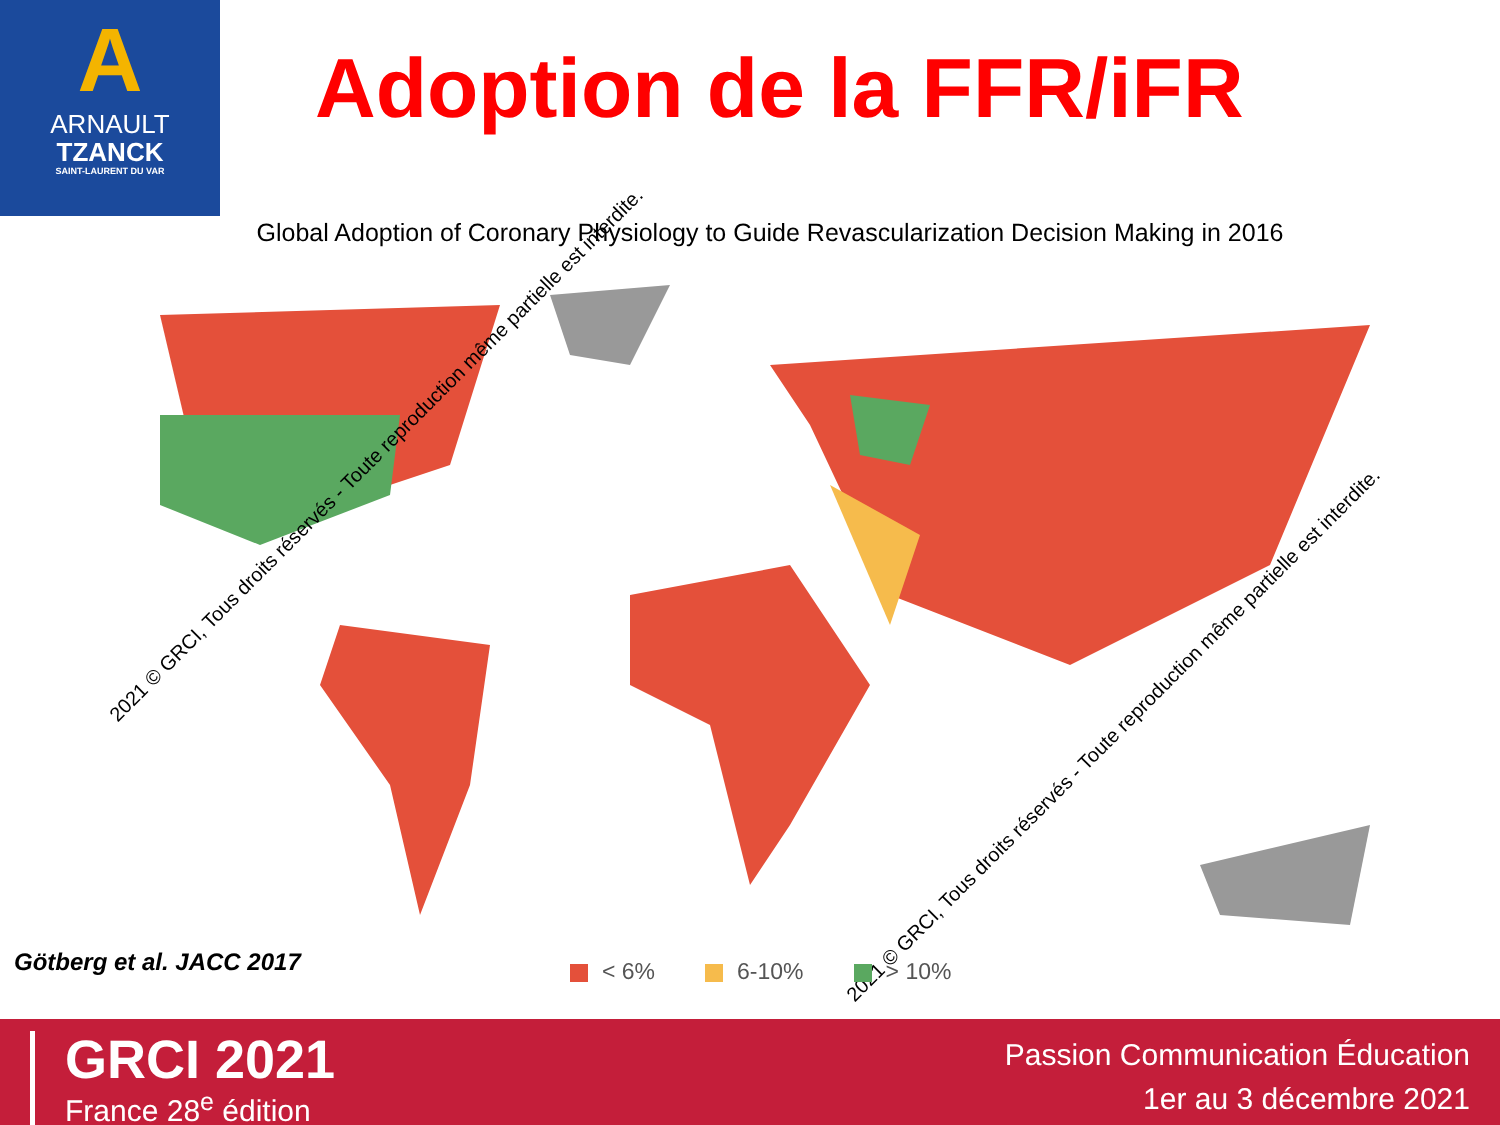A
ARNAULT
TZANCK
SAINT-LAURENT DU VAR
Adoption de la FFR/iFR
Global Adoption of Coronary Physiology to Guide Revascularization Decision Making in 2016
2021 © GRCI, Tous droits réservés - Toute reproduction même partielle est interdite.
2021 © GRCI, Tous droits réservés - Toute reproduction même partielle est interdite.
Götberg et al. JACC 2017 < 6% 6-10% > 10%
GRCI 2021
France 28<sup>e</sup> édition
Passion Communication Éducation
1er au 3 décembre 2021